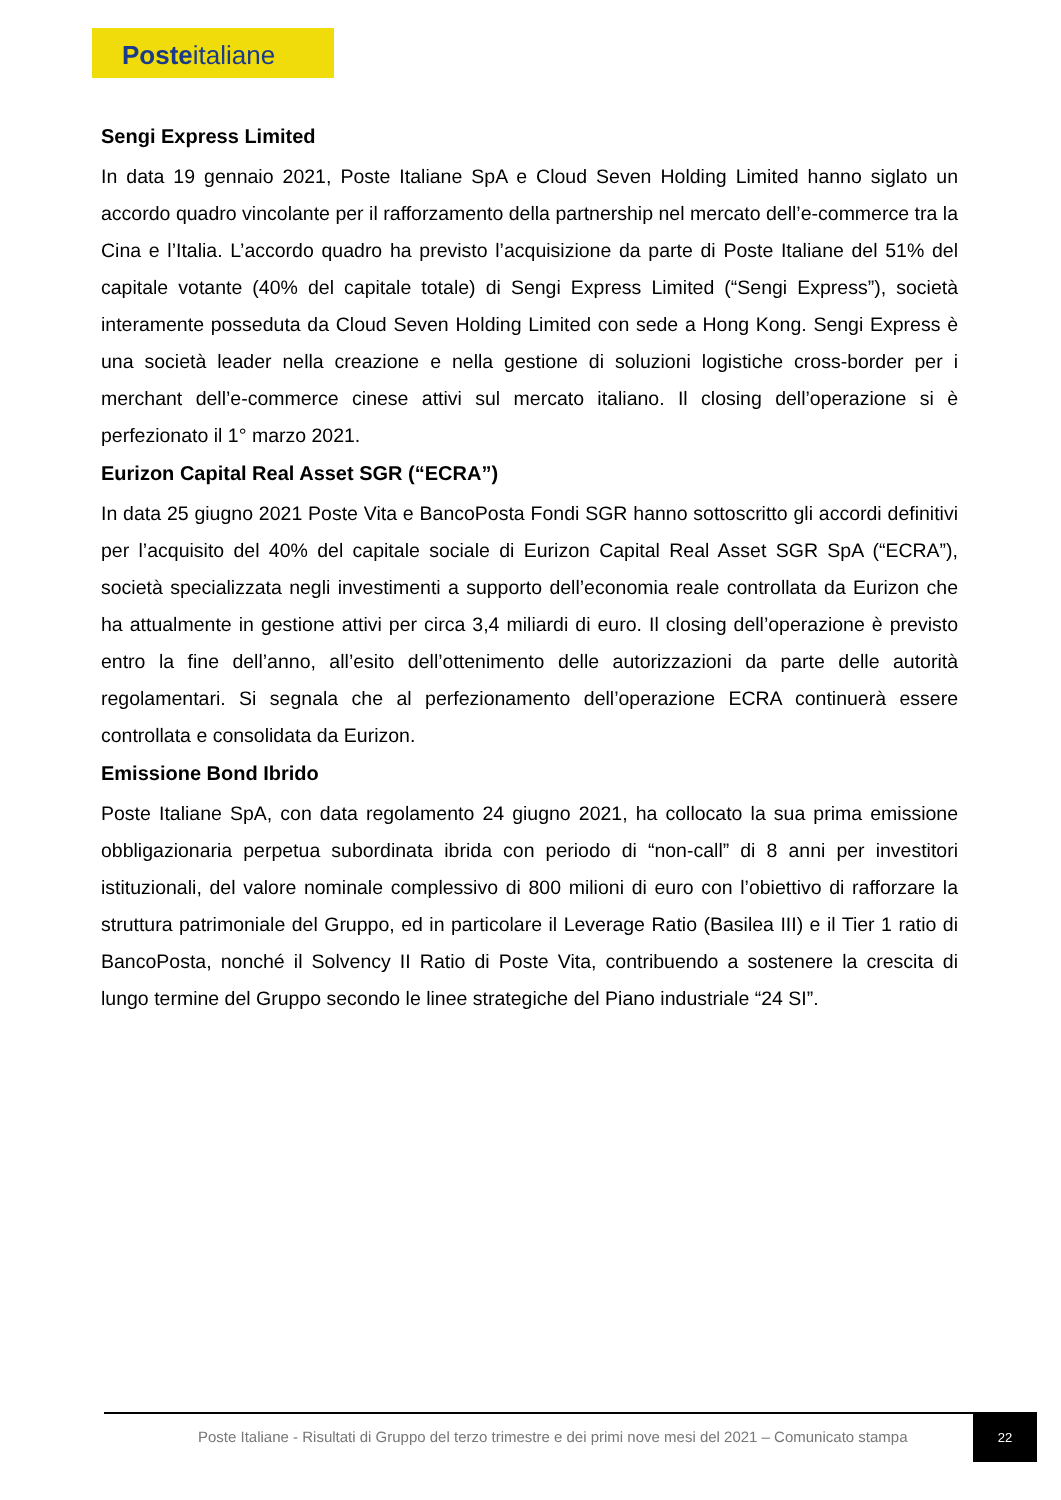Posteitaliane
Sengi Express Limited
In data 19 gennaio 2021, Poste Italiane SpA e Cloud Seven Holding Limited hanno siglato un accordo quadro vincolante per il rafforzamento della partnership nel mercato dell’e-commerce tra la Cina e l’Italia. L’accordo quadro ha previsto l’acquisizione da parte di Poste Italiane del 51% del capitale votante (40% del capitale totale) di Sengi Express Limited (“Sengi Express”), società interamente posseduta da Cloud Seven Holding Limited con sede a Hong Kong. Sengi Express è una società leader nella creazione e nella gestione di soluzioni logistiche cross-border per i merchant dell’e-commerce cinese attivi sul mercato italiano. Il closing dell’operazione si è perfezionato il 1° marzo 2021.
Eurizon Capital Real Asset SGR (“ECRA”)
In data 25 giugno 2021 Poste Vita e BancoPosta Fondi SGR hanno sottoscritto gli accordi definitivi per l’acquisito del 40% del capitale sociale di Eurizon Capital Real Asset SGR SpA (“ECRA”), società specializzata negli investimenti a supporto dell’economia reale controllata da Eurizon che ha attualmente in gestione attivi per circa 3,4 miliardi di euro. Il closing dell’operazione è previsto entro la fine dell’anno, all’esito dell’ottenimento delle autorizzazioni da parte delle autorità regolamentari. Si segnala che al perfezionamento dell’operazione ECRA continuerà essere controllata e consolidata da Eurizon.
Emissione Bond Ibrido
Poste Italiane SpA, con data regolamento 24 giugno 2021, ha collocato la sua prima emissione obbligazionaria perpetua subordinata ibrida con periodo di “non-call” di 8 anni per investitori istituzionali, del valore nominale complessivo di 800 milioni di euro con l’obiettivo di rafforzare la struttura patrimoniale del Gruppo, ed in particolare il Leverage Ratio (Basilea III) e il Tier 1 ratio di BancoPosta, nonché il Solvency II Ratio di Poste Vita, contribuendo a sostenere la crescita di lungo termine del Gruppo secondo le linee strategiche del Piano industriale “24 SI”.
Poste Italiane - Risultati di Gruppo del terzo trimestre e dei primi nove mesi del 2021 – Comunicato stampa
22